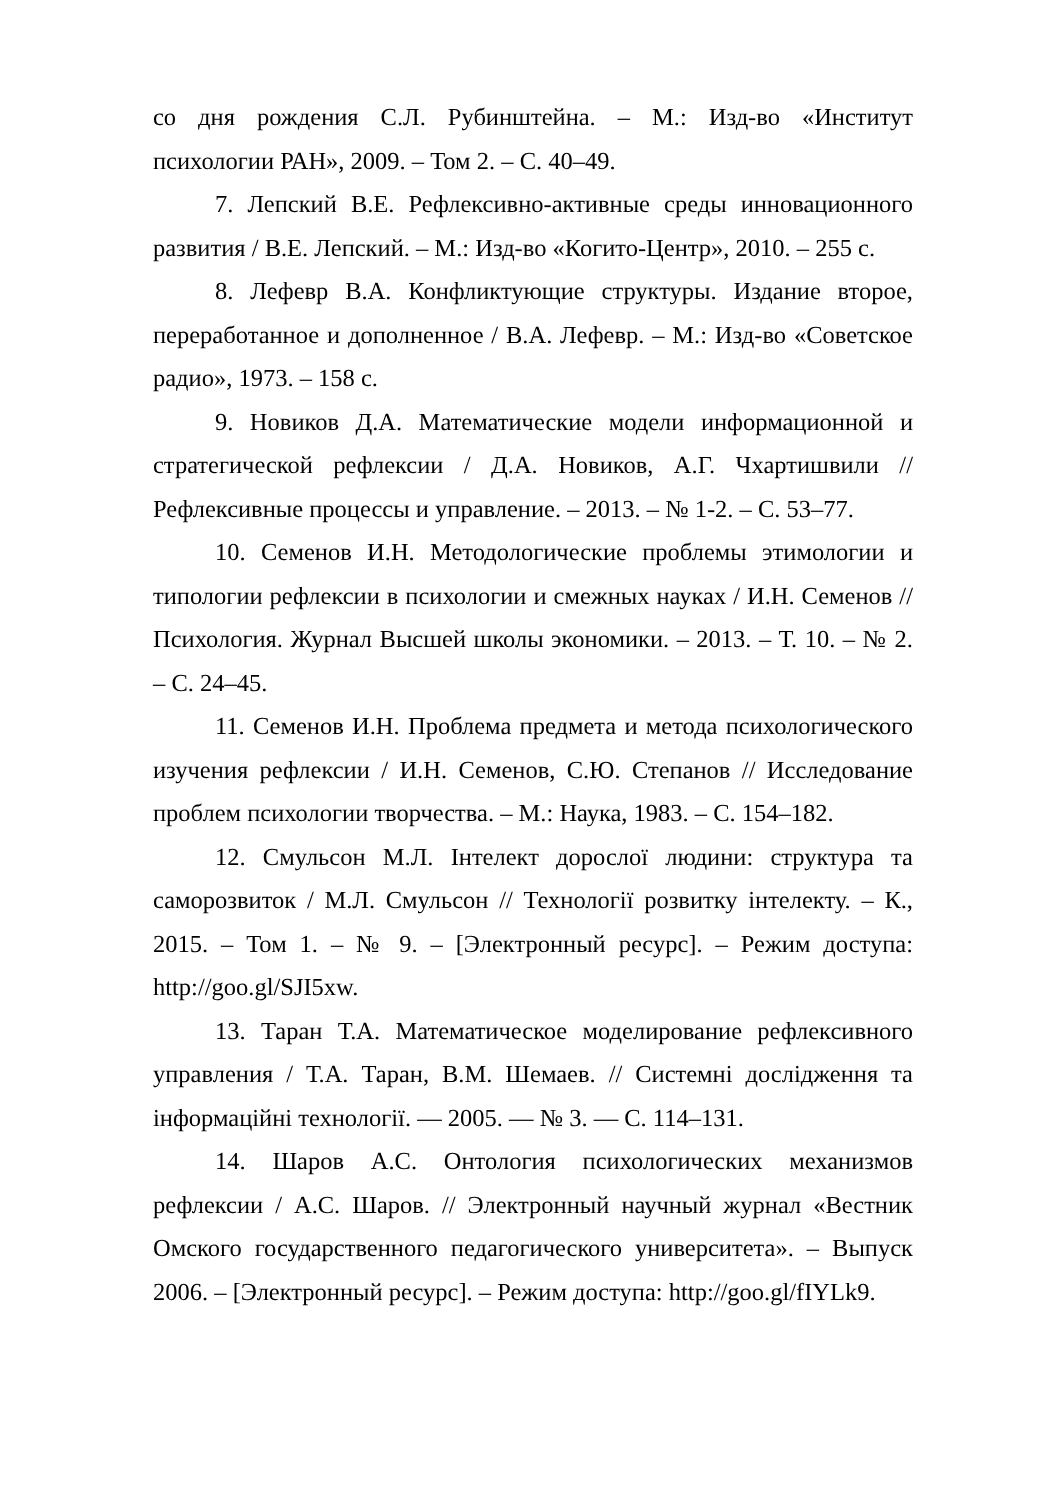со дня рождения С.Л. Рубинштейна. – М.: Изд-во «Институт психологии РАН», 2009. – Том 2. – С. 40–49.
7. Лепский В.Е. Рефлексивно-активные среды инновационного развития / В.Е. Лепский. – М.: Изд-во «Когито-Центр», 2010. – 255 с.
8. Лефевр В.А. Конфликтующие структуры. Издание второе, переработанное и дополненное / В.А. Лефевр. – М.: Изд-во «Советское радио», 1973. – 158 с.
9. Новиков Д.А. Математические модели информационной и стратегической рефлексии / Д.А. Новиков, А.Г. Чхартишвили // Рефлексивные процессы и управление. – 2013. – № 1-2. – С. 53–77.
10. Семенов И.Н. Методологические проблемы этимологии и типологии рефлексии в психологии и смежных науках / И.Н. Семенов // Психология. Журнал Высшей школы экономики. – 2013. – Т. 10. – № 2. – С. 24–45.
11. Семенов И.Н. Проблема предмета и метода психологического изучения рефлексии / И.Н. Семенов, С.Ю. Степанов // Исследование проблем психологии творчества. – М.: Наука, 1983. – С. 154–182.
12. Смульсон М.Л. Інтелект дорослої людини: структура та саморозвиток / М.Л. Смульсон // Технології розвитку інтелекту. – К., 2015. – Том 1. – № 9. – [Электронный ресурс]. – Режим доступа: http://goo.gl/SJI5xw.
13. Таран Т.А. Математическое моделирование рефлексивного управления / Т.А. Таран, В.М. Шемаев. // Системні дослідження та інформаційні технології. — 2005. — № 3. — С. 114–131.
14. Шаров А.С. Онтология психологических механизмов рефлексии / А.С. Шаров. // Электронный научный журнал «Вестник Омского государственного педагогического университета». – Выпуск 2006. – [Электронный ресурс]. – Режим доступа: http://goo.gl/fIYLk9.